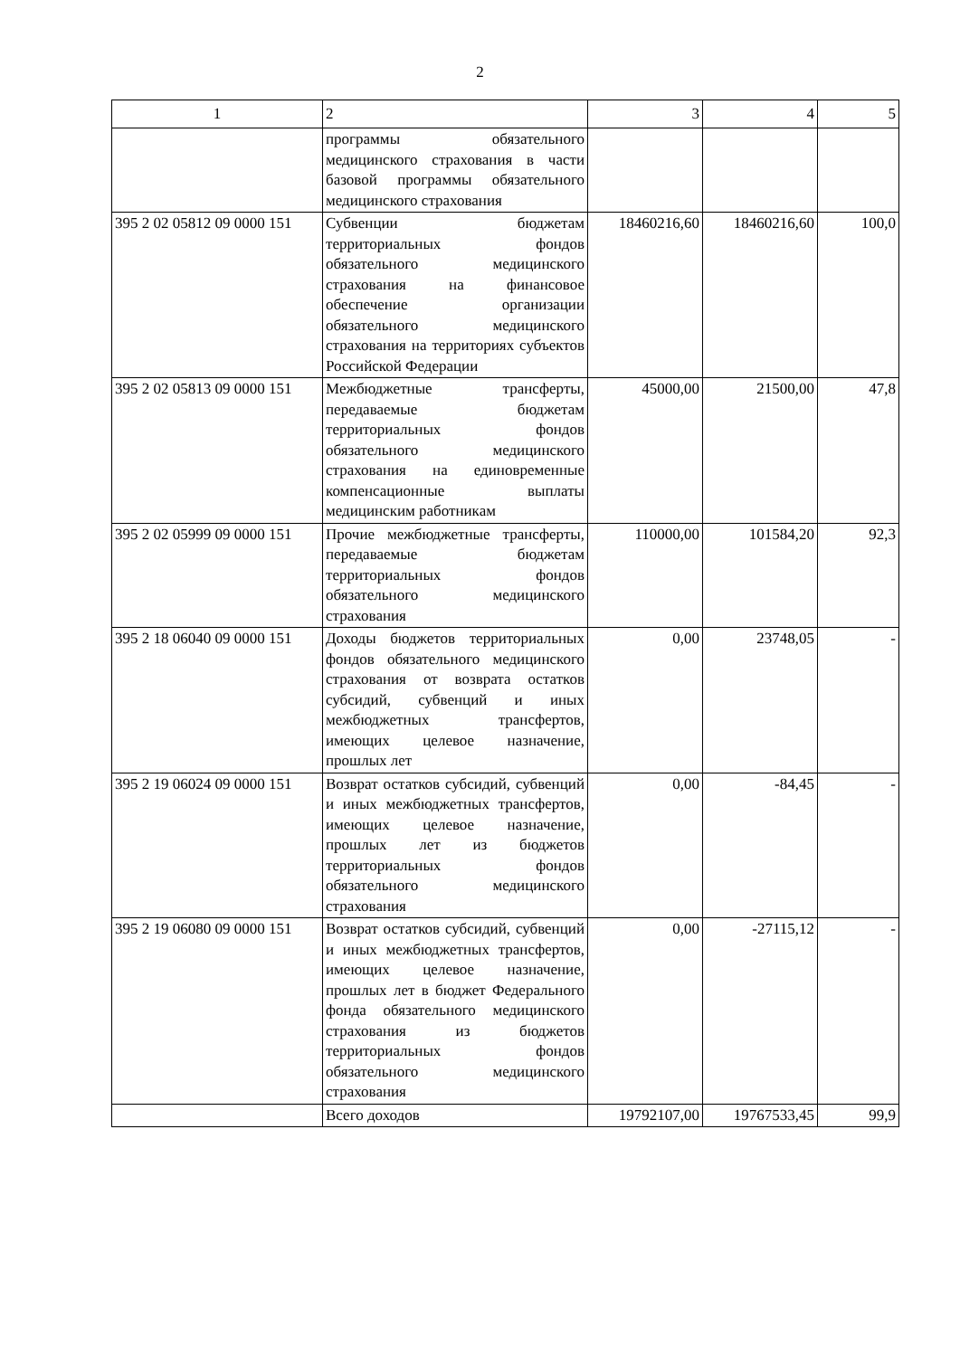2
| 1 | 2 | 3 | 4 | 5 |
| --- | --- | --- | --- | --- |
| | программы обязательного медицинского страхования в части базовой программы обязательного медицинского страхования | | | |
| 395 2 02 05812 09 0000 151 | Субвенции бюджетам территориальных фондов обязательного медицинского страхования на финансовое обеспечение организации обязательного медицинского страхования на территориях субъектов Российской Федерации | 18460216,60 | 18460216,60 | 100,0 |
| 395 2 02 05813 09 0000 151 | Межбюджетные трансферты, передаваемые бюджетам территориальных фондов обязательного медицинского страхования на единовременные компенсационные выплаты медицинским работникам | 45000,00 | 21500,00 | 47,8 |
| 395 2 02 05999 09 0000 151 | Прочие межбюджетные трансферты, передаваемые бюджетам территориальных фондов обязательного медицинского страхования | 110000,00 | 101584,20 | 92,3 |
| 395 2 18 06040 09 0000 151 | Доходы бюджетов территориальных фондов обязательного медицинского страхования от возврата остатков субсидий, субвенций и иных межбюджетных трансфертов, имеющих целевое назначение, прошлых лет | 0,00 | 23748,05 | - |
| 395 2 19 06024 09 0000 151 | Возврат остатков субсидий, субвенций и иных межбюджетных трансфертов, имеющих целевое назначение, прошлых лет из бюджетов территориальных фондов обязательного медицинского страхования | 0,00 | -84,45 | - |
| 395 2 19 06080 09 0000 151 | Возврат остатков субсидий, субвенций и иных межбюджетных трансфертов, имеющих целевое назначение, прошлых лет в бюджет Федерального фонда обязательного медицинского страхования из бюджетов территориальных фондов обязательного медицинского страхования | 0,00 | -27115,12 | - |
| | Всего доходов | 19792107,00 | 19767533,45 | 99,9 |